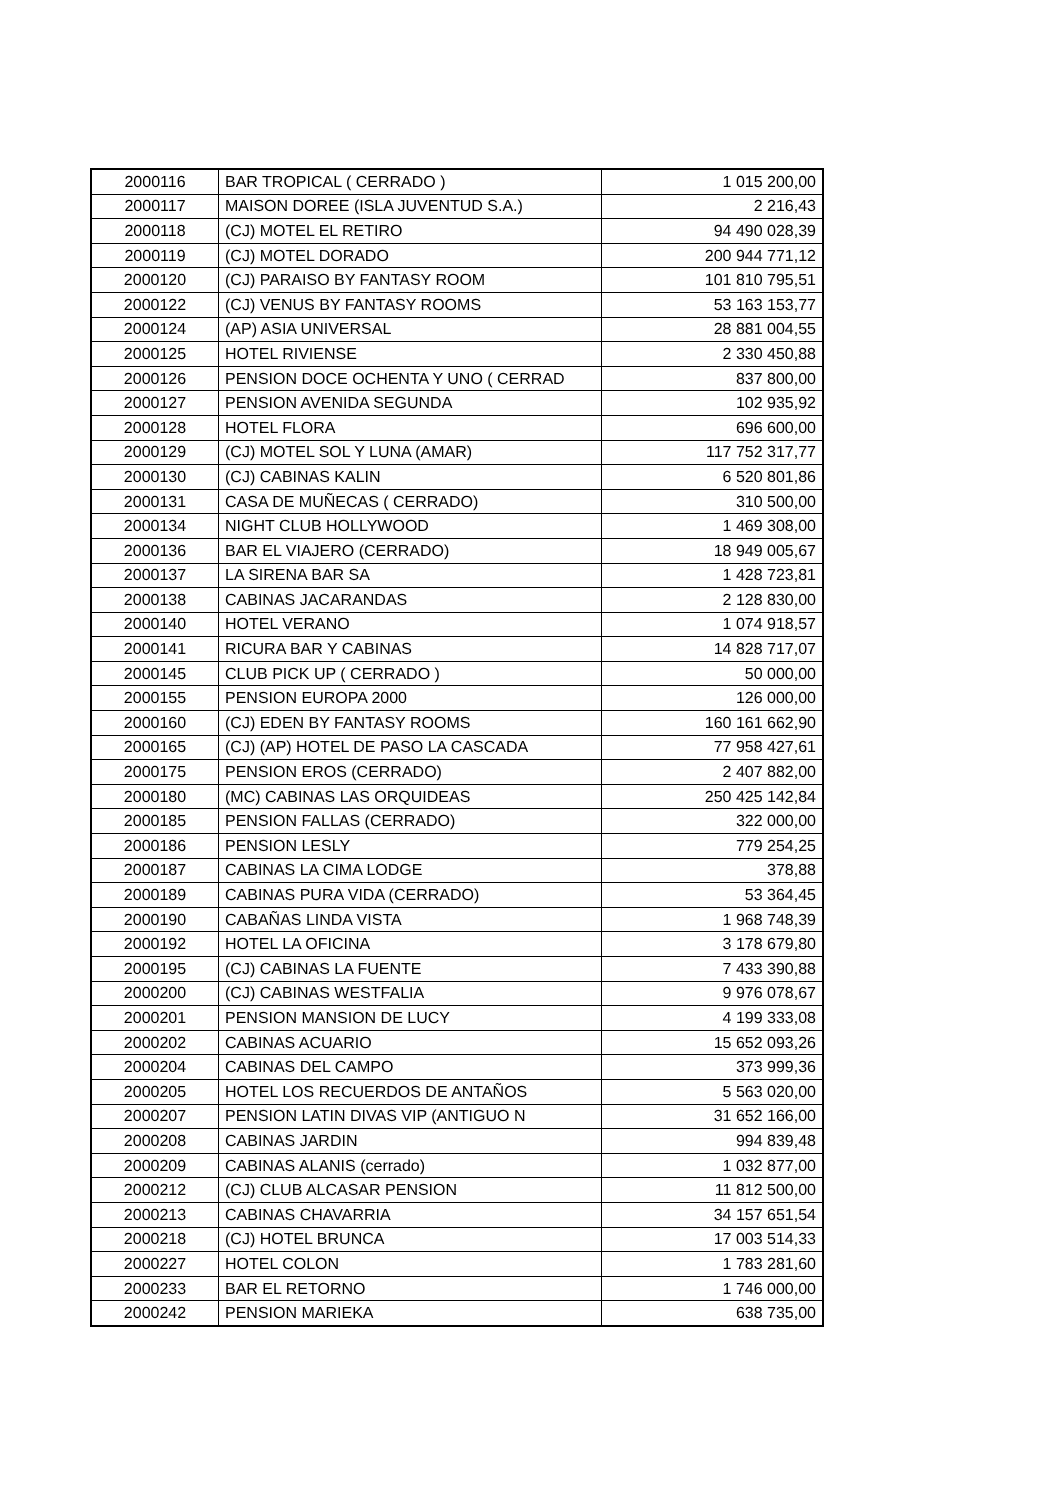| 2000116 | BAR TROPICAL ( CERRADO ) | 1 015 200,00 |
| 2000117 | MAISON DOREE (ISLA JUVENTUD S.A.) | 2 216,43 |
| 2000118 | (CJ) MOTEL EL RETIRO | 94 490 028,39 |
| 2000119 | (CJ) MOTEL DORADO | 200 944 771,12 |
| 2000120 | (CJ) PARAISO BY FANTASY ROOM | 101 810 795,51 |
| 2000122 | (CJ) VENUS BY FANTASY ROOMS | 53 163 153,77 |
| 2000124 | (AP) ASIA UNIVERSAL | 28 881 004,55 |
| 2000125 | HOTEL RIVIENSE | 2 330 450,88 |
| 2000126 | PENSION DOCE OCHENTA Y UNO ( CERRAD | 837 800,00 |
| 2000127 | PENSION AVENIDA SEGUNDA | 102 935,92 |
| 2000128 | HOTEL FLORA | 696 600,00 |
| 2000129 | (CJ) MOTEL SOL Y LUNA (AMAR) | 117 752 317,77 |
| 2000130 | (CJ) CABINAS KALIN | 6 520 801,86 |
| 2000131 | CASA DE MUÑECAS ( CERRADO) | 310 500,00 |
| 2000134 | NIGHT CLUB HOLLYWOOD | 1 469 308,00 |
| 2000136 | BAR EL VIAJERO (CERRADO) | 18 949 005,67 |
| 2000137 | LA SIRENA BAR SA | 1 428 723,81 |
| 2000138 | CABINAS JACARANDAS | 2 128 830,00 |
| 2000140 | HOTEL VERANO | 1 074 918,57 |
| 2000141 | RICURA BAR Y CABINAS | 14 828 717,07 |
| 2000145 | CLUB PICK UP ( CERRADO ) | 50 000,00 |
| 2000155 | PENSION EUROPA 2000 | 126 000,00 |
| 2000160 | (CJ) EDEN BY FANTASY ROOMS | 160 161 662,90 |
| 2000165 | (CJ) (AP) HOTEL DE PASO LA CASCADA | 77 958 427,61 |
| 2000175 | PENSION EROS (CERRADO) | 2 407 882,00 |
| 2000180 | (MC) CABINAS LAS ORQUIDEAS | 250 425 142,84 |
| 2000185 | PENSION FALLAS (CERRADO) | 322 000,00 |
| 2000186 | PENSION LESLY | 779 254,25 |
| 2000187 | CABINAS LA CIMA LODGE | 378,88 |
| 2000189 | CABINAS PURA VIDA (CERRADO) | 53 364,45 |
| 2000190 | CABAÑAS LINDA VISTA | 1 968 748,39 |
| 2000192 | HOTEL LA OFICINA | 3 178 679,80 |
| 2000195 | (CJ) CABINAS LA FUENTE | 7 433 390,88 |
| 2000200 | (CJ) CABINAS WESTFALIA | 9 976 078,67 |
| 2000201 | PENSION MANSION DE LUCY | 4 199 333,08 |
| 2000202 | CABINAS ACUARIO | 15 652 093,26 |
| 2000204 | CABINAS DEL CAMPO | 373 999,36 |
| 2000205 | HOTEL LOS RECUERDOS DE ANTAÑOS | 5 563 020,00 |
| 2000207 | PENSION LATIN DIVAS VIP (ANTIGUO N | 31 652 166,00 |
| 2000208 | CABINAS JARDIN | 994 839,48 |
| 2000209 | CABINAS ALANIS (cerrado) | 1 032 877,00 |
| 2000212 | (CJ) CLUB ALCASAR PENSION | 11 812 500,00 |
| 2000213 | CABINAS CHAVARRIA | 34 157 651,54 |
| 2000218 | (CJ) HOTEL BRUNCA | 17 003 514,33 |
| 2000227 | HOTEL COLON | 1 783 281,60 |
| 2000233 | BAR EL RETORNO | 1 746 000,00 |
| 2000242 | PENSION MARIEKA | 638 735,00 |